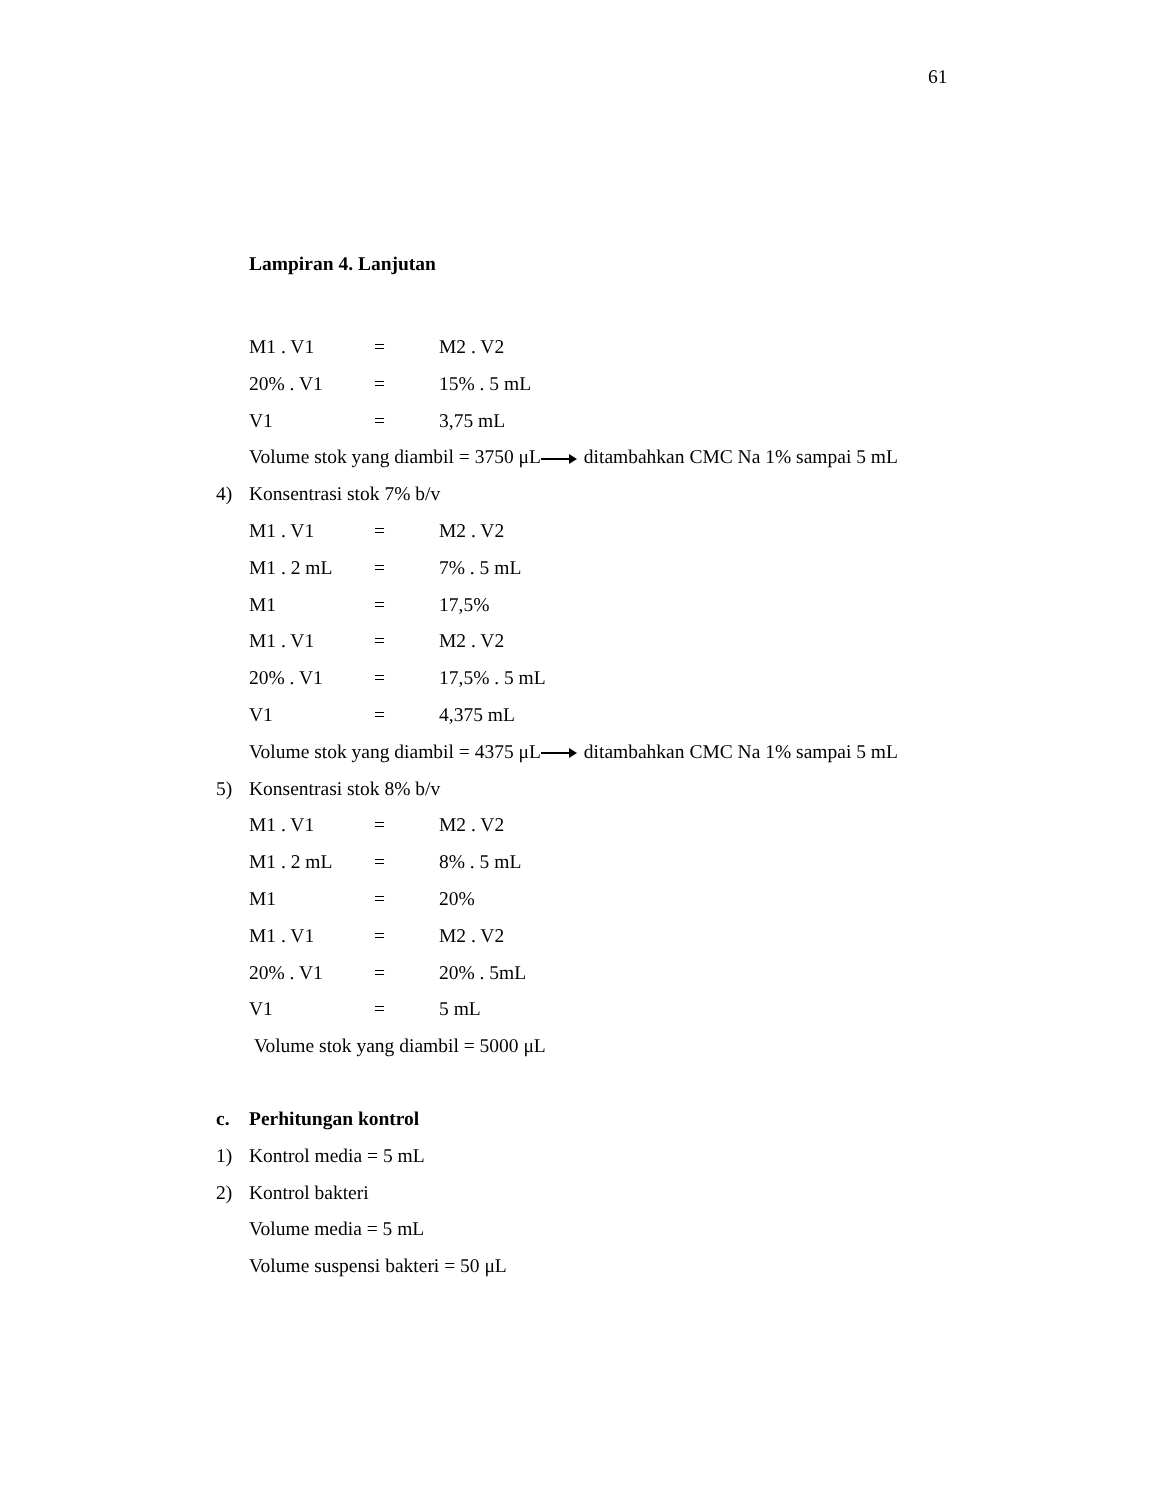61
Lampiran 4. Lanjutan
M1 . V1 = M2 . V2
20% . V1 = 15% . 5 mL
V1 = 3,75 mL
Volume stok yang diambil = 3750 μL ditambahkan CMC Na 1% sampai 5 mL
4) Konsentrasi stok 7% b/v
M1 . V1 = M2 . V2
M1 . 2 mL = 7% . 5 mL
M1 = 17,5%
M1 . V1 = M2 . V2
20% . V1 = 17,5% . 5 mL
V1 = 4,375 mL
Volume stok yang diambil = 4375 μL ditambahkan CMC Na 1% sampai 5 mL
5) Konsentrasi stok 8% b/v
M1 . V1 = M2 . V2
M1 . 2 mL = 8% . 5 mL
M1 = 20%
M1 . V1 = M2 . V2
20% . V1 = 20% . 5mL
V1 = 5 mL
Volume stok yang diambil = 5000 μL
c. Perhitungan kontrol
1) Kontrol media = 5 mL
2) Kontrol bakteri
Volume media = 5 mL
Volume suspensi bakteri = 50 μL